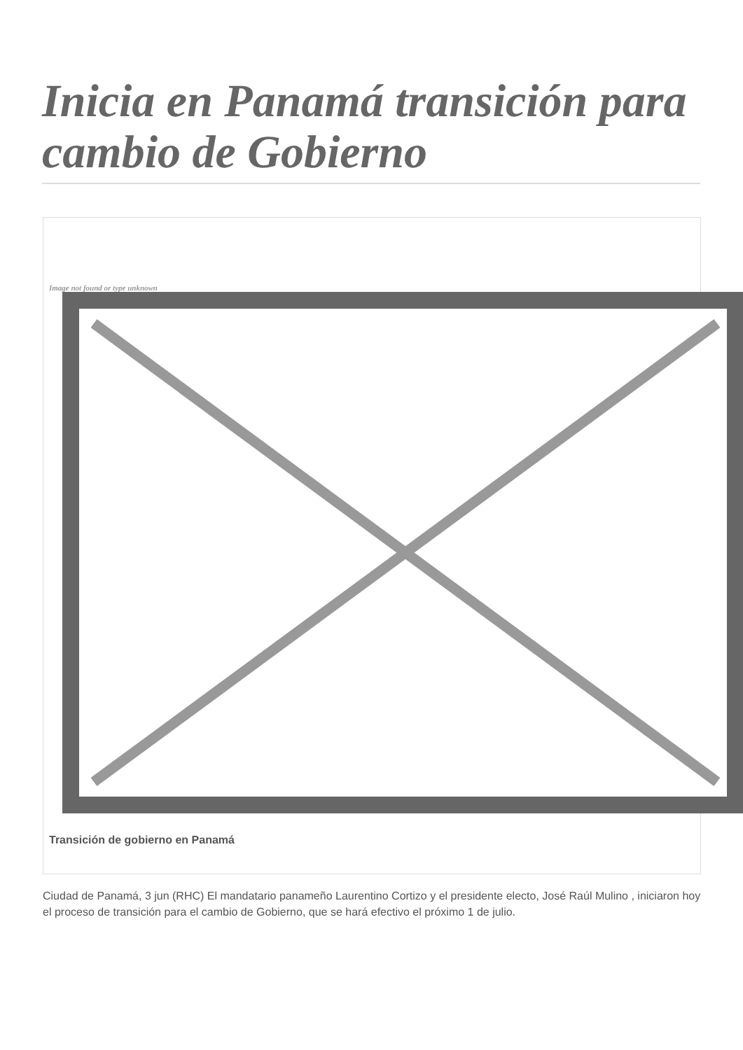Inicia en Panamá transición para cambio de Gobierno
Image not found or type unknown
Transición de gobierno en Panamá
Ciudad de Panamá, 3 jun (RHC) El mandatario panameño Laurentino Cortizo y el presidente electo, José Raúl Mulino , iniciaron hoy el proceso de transición para el cambio de Gobierno, que se hará efectivo el próximo 1 de julio.